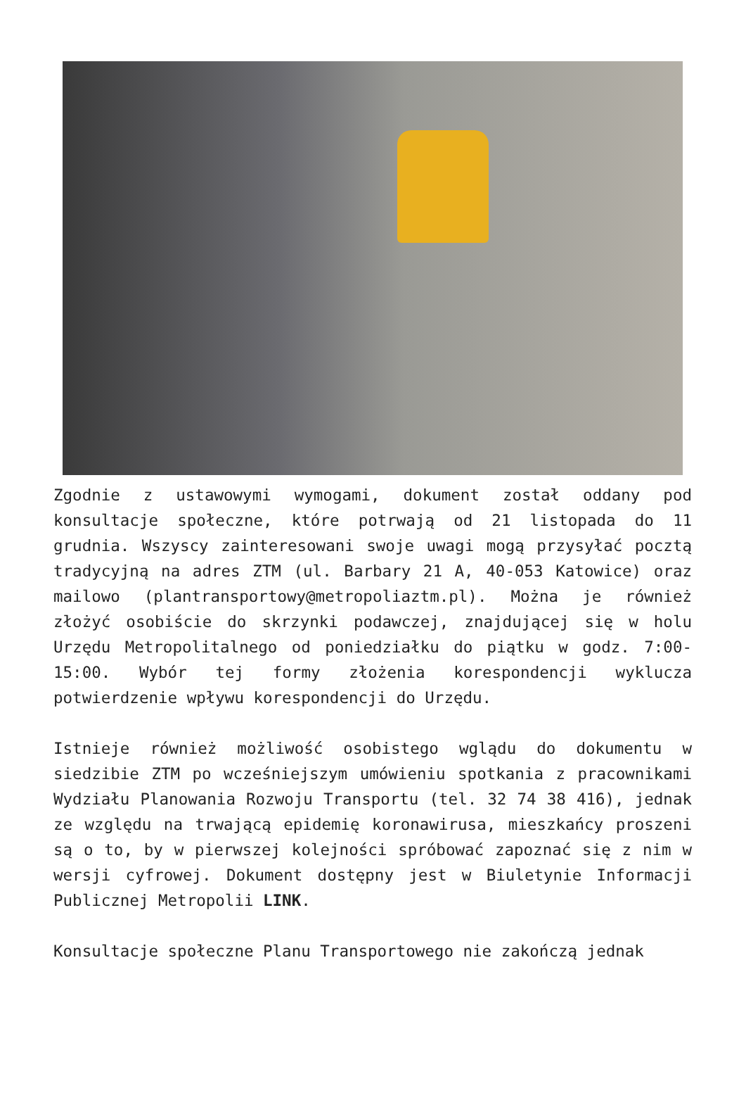Zgodnie z ustawowymi wymogami, dokument został oddany pod konsultacje społeczne, które potrwają od 21 listopada do 11 grudnia. Wszyscy zainteresowani swoje uwagi mogą przysyłać pocztą tradycyjną na adres ZTM (ul. Barbary 21 A, 40-053 Katowice) oraz mailowo (plantransportowy@metropoliaztm.pl). Można je również złożyć osobiście do skrzynki podawczej, znajdującej się w holu Urzędu Metropolitalnego od poniedziałku do piątku w godz. 7:00-15:00. Wybór tej formy złożenia korespondencji wyklucza potwierdzenie wpływu korespondencji do Urzędu.
Istnieje również możliwość osobistego wglądu do dokumentu w siedzibie ZTM po wcześniejszym umówieniu spotkania z pracownikami Wydziału Planowania Rozwoju Transportu (tel. 32 74 38 416), jednak ze względu na trwającą epidemię koronawirusa, mieszkańcy proszeni są o to, by w pierwszej kolejności spróbować zapoznać się z nim w wersji cyfrowej. Dokument dostępny jest w Biuletynie Informacji Publicznej Metropolii LINK.
Konsultacje społeczne Planu Transportowego nie zakończą jednak